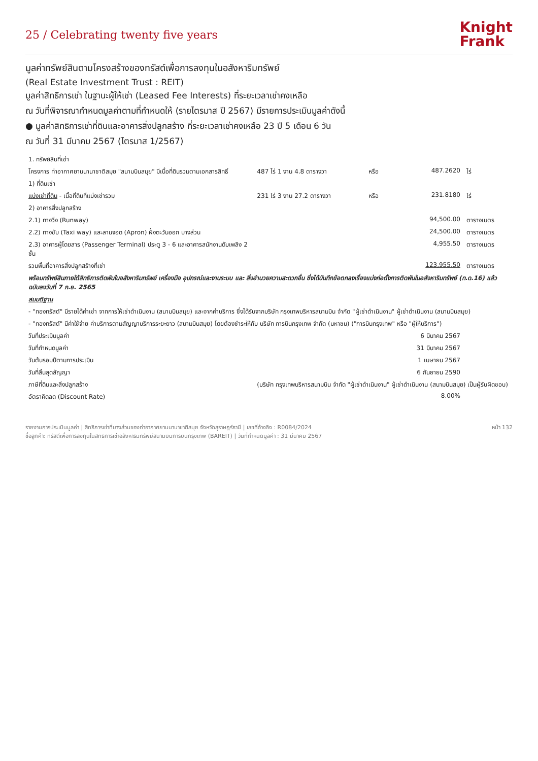25 / Celebrating twenty five years
Knight
Frank
มูลค่าทรัพย์สินตามโครงสร้างของทรัสต์เพื่อการลงทุนในอสังหาริมทรัพย์
(Real Estate Investment Trust : REIT)
มูลค่าสิทธิการเช่า ในฐานะผู้ให้เช่า (Leased Fee Interests) ที่ระยะเวลาเช่าคงเหลือ
ณ วันที่พิจารณากำหนดมูลค่าตามที่กำหนดให้ (รายไตรมาส ปี 2567) มีรายการประเมินมูลค่าดังนี้
● มูลค่าสิทธิการเช่าที่ดินและอาคารสิ่งปลูกสร้าง ที่ระยะเวลาเช่าคงเหลือ 23 ปี 5 เดือน 6 วัน
ณ วันที่ 31 มีนาคม 2567 (ไตรมาส 1/2567)
| 1. ทรัพย์สินที่เช่า | | | | |
| โครงการ ท่าอากาศยานนานาชาติสมุย "สนามบินสมุย" มีเนื้อที่ดินรวมตามเอกสารสิทธิ์ | 487 ไร่ 1 งาน 4.8 ตารางวา | หรือ | 487.2620 | ไร่ |
| 1) ที่ดินเช่า | | | | |
| แบ่งเช่าที่ดิน - เนื้อที่ดินที่แบ่งเช่ารวม | 231 ไร่ 3 งาน 27.2 ตารางวา | หรือ | 231.8180 | ไร่ |
| 2) อาคารสิ่งปลูกสร้าง | | | | |
| 2.1) ทางวิ่ง (Runway) | | | 94,500.00 | ตารางเมตร |
| 2.2) ทางขับ (Taxi way) และลานจอด (Apron) ฝั่งตะวันออก บางส่วน | | | 24,500.00 | ตารางเมตร |
| 2.3) อาคารผู้โดยสาร (Passenger Terminal) ประตู 3 - 6 และอาคารสนักงานดับเพลิง 2 ชั้น | | | 4,955.50 | ตารางเมตร |
| รวมพื้นที่อาคารสิ่งปลูกสร้างที่เช่า | | | 123,955.50 | ตารางเมตร |
| พร้อมทรัพย์สินภายใต้สิทธิการติดพันในอสังหาริมทรัพย์ เครื่องมือ อุปกรณ์และงานระบบ และ สิ่งอำนวยความสะดวกอื่น ซึ่งได้บันทึกข้อตกลงเรื่องแบ่งก่อตั้งการติดพันในอสังหาริมทรัพย์ (ท.ด.16) แล้ว ฉบับลงวันที่ 7 ก.ย. 2565 | | | | |
| สมมติฐาน | | | | |
| - "กองทรัสต์" มีรายได้ค่าเช่า จากการให้เช่าดำเนินงาน (สนามบินสมุย) และจากค่าบริการ ซึ่งได้รับจากบริษัท กรุงเทพบริหารสนามบิน จำกัด "ผู้เช่าดำเนินงาน" ผู้เช่าดำเนินงาน (สนามบินสมุย) | | | | |
| - "กองทรัสต์" มีค่าใช้จ่าย ค่าบริการตามสัญญาบริการระยะยาว (สนามบินสมุย) โดยต้องชำระให้กับ บริษัท การบินกรุงเทพ จำกัด (มหาชน) ("การบินกรุงเทพ" หรือ "ผู้ให้บริการ") | | | | |
| วันที่ประเมินมูลค่า | | | 6 มีนาคม 2567 | |
| วันที่กำหนดมูลค่า | | | 31 มีนาคม 2567 | |
| วันต้นรอบปีตามการประเมิน | | | 1 เมษายน 2567 | |
| วันที่สิ้นสุดสัญญา | | | 6 กันยายน 2590 | |
| ภาษีที่ดินและสิ่งปลูกสร้าง | (บริษัท กรุงเทพบริหารสนามบิน จำกัด "ผู้เช่าดำเนินงาน" ผู้เช่าดำเนินงาน (สนามบินสมุย) เป็นผู้รับผิดชอบ) | | | |
| อัตราคิดลด (Discount Rate) | | | 8.00% | |
รายงานการประเมินมูลค่า | สิทธิการเช่าที่บางส่วนของท่าอากาศยานนานาชาติสมุย จังหวัดสุราษฎร์ธานี | เลขที่อ้างอิง : R0084/2024
ชื่อลูกค้า: ทรัสต์เพื่อการลงทุนในสิทธิการเช่าอสังหาริมทรัพย์สนามบินการบินกรุงเทพ (BAREIT) | วันที่กำหนดมูลค่า : 31 มีนาคม 2567
หน้า 132